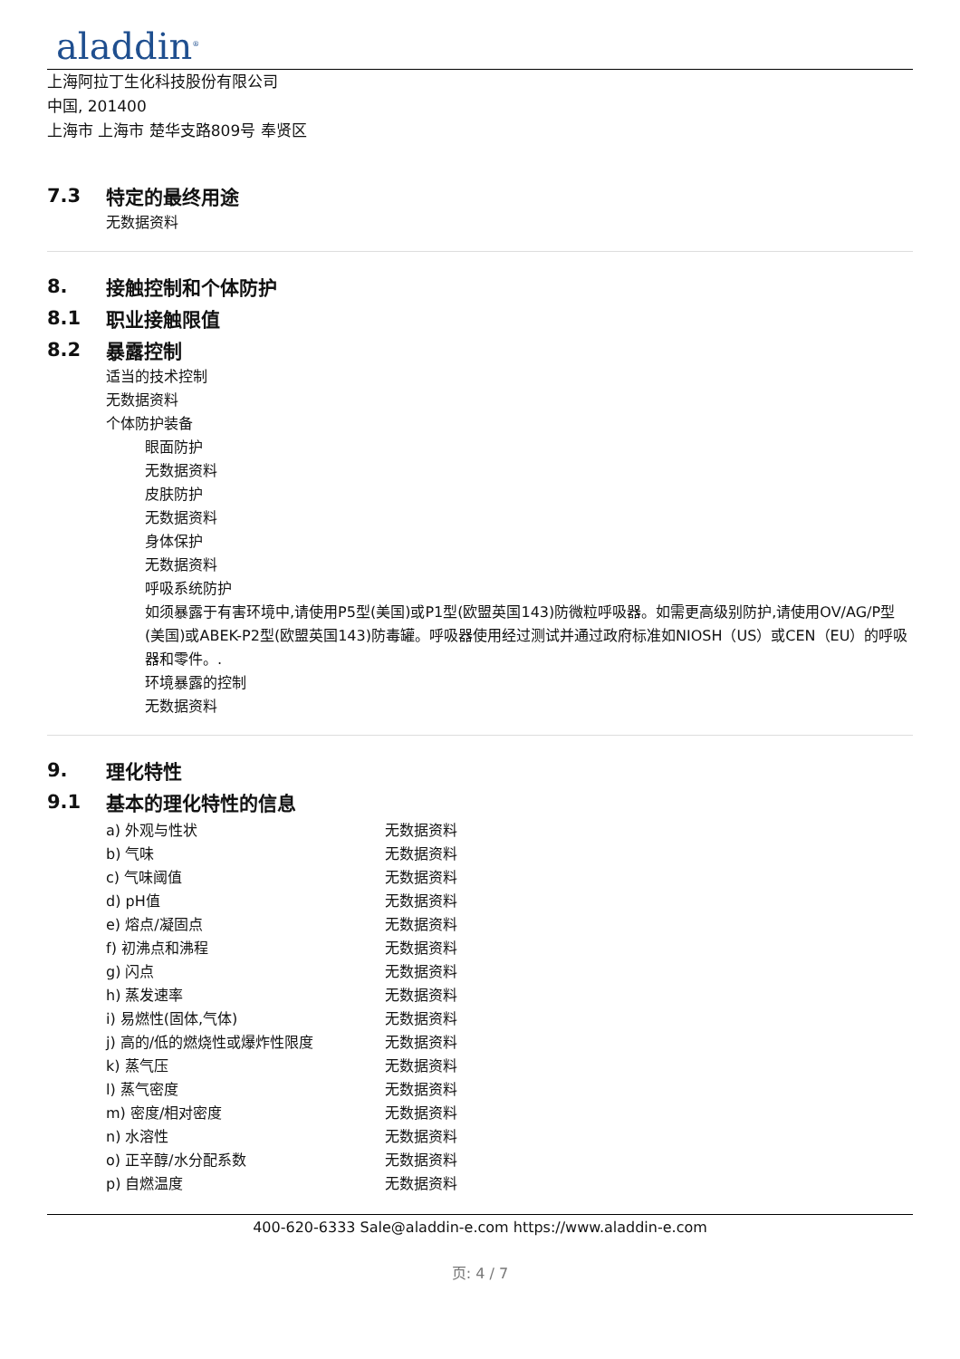aladdin<sup>®</sup>
上海阿拉丁生化科技股份有限公司
中国, 201400
上海市 上海市 楚华支路809号 奉贤区
7.3 特定的最终用途
无数据资料
8. 接触控制和个体防护
8.1 职业接触限值
8.2 暴露控制
适当的技术控制
无数据资料
个体防护装备
眼面防护
无数据资料
皮肤防护
无数据资料
身体保护
无数据资料
呼吸系统防护
如须暴露于有害环境中,请使用P5型(美国)或P1型(欧盟英国143)防微粒呼吸器。如需更高级别防护,请使用OV/AG/P型(美国)或ABEK-P2型(欧盟英国143)防毒罐。呼吸器使用经过测试并通过政府标准如NIOSH（US）或CEN（EU）的呼吸器和零件。.
环境暴露的控制
无数据资料
9. 理化特性
9.1 基本的理化特性的信息
| a) 外观与性状 | 无数据资料 |
| b) 气味 | 无数据资料 |
| c) 气味阈值 | 无数据资料 |
| d) pH值 | 无数据资料 |
| e) 熔点/凝固点 | 无数据资料 |
| f) 初沸点和沸程 | 无数据资料 |
| g) 闪点 | 无数据资料 |
| h) 蒸发速率 | 无数据资料 |
| i) 易燃性(固体,气体) | 无数据资料 |
| j) 高的/低的燃烧性或爆炸性限度 | 无数据资料 |
| k) 蒸气压 | 无数据资料 |
| l) 蒸气密度 | 无数据资料 |
| m) 密度/相对密度 | 无数据资料 |
| n) 水溶性 | 无数据资料 |
| o) 正辛醇/水分配系数 | 无数据资料 |
| p) 自燃温度 | 无数据资料 |
400-620-6333 Sale@aladdin-e.com https://www.aladdin-e.com
页: 4 / 7